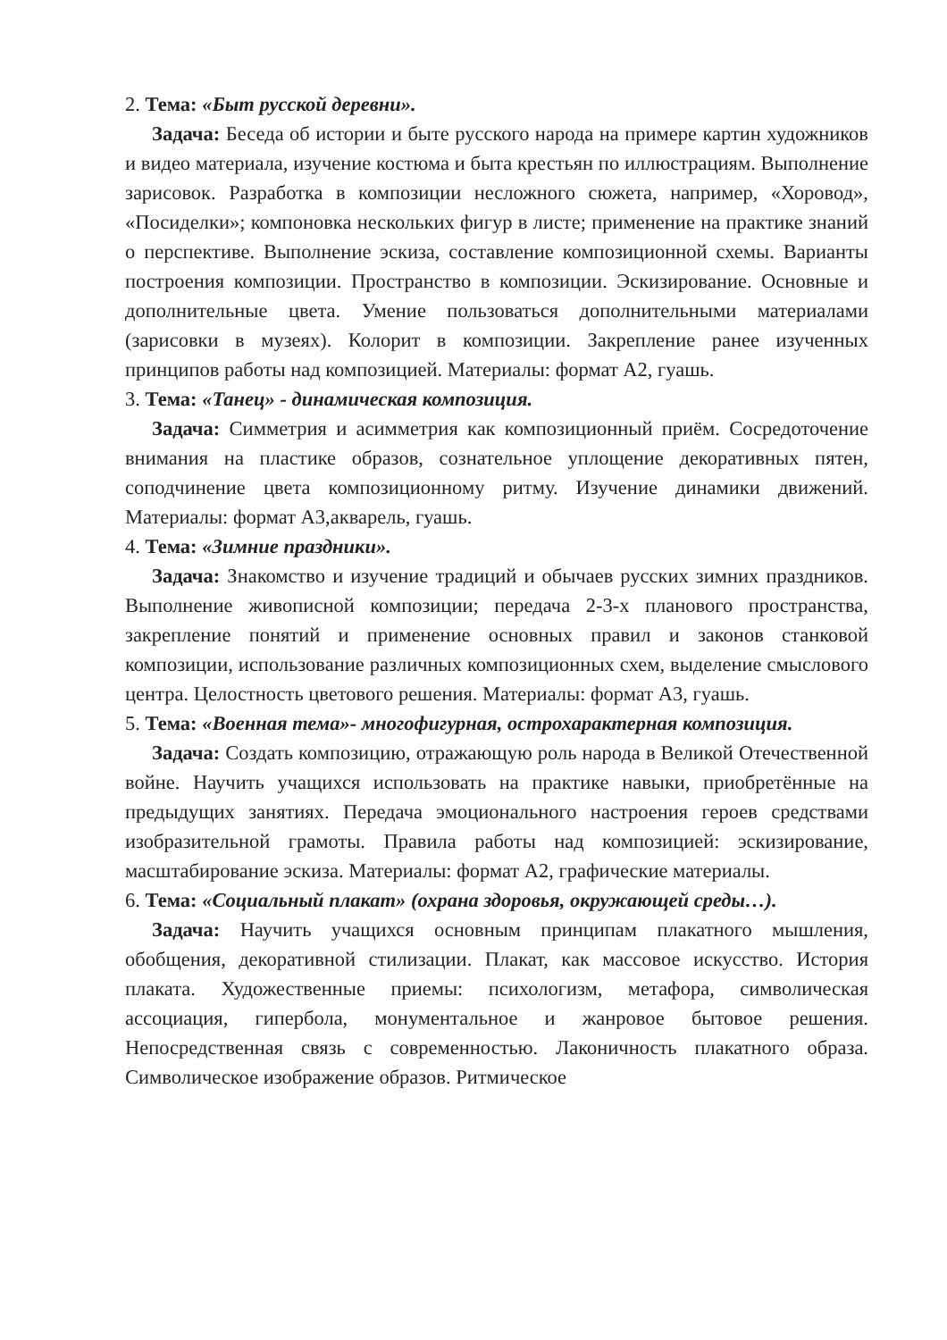2. Тема: «Быт русской деревни».
Задача: Беседа об истории и быте русского народа на примере картин художников и видео материала, изучение костюма и быта крестьян по иллюстрациям. Выполнение зарисовок. Разработка в композиции несложного сюжета, например, «Хоровод», «Посиделки»; компоновка нескольких фигур в листе; применение на практике знаний о перспективе. Выполнение эскиза, составление композиционной схемы. Варианты построения композиции. Пространство в композиции. Эскизирование. Основные и дополнительные цвета. Умение пользоваться дополнительными материалами (зарисовки в музеях). Колорит в композиции. Закрепление ранее изученных принципов работы над композицией. Материалы: формат А2, гуашь.
3. Тема: «Танец» - динамическая композиция.
Задача: Симметрия и асимметрия как композиционный приём. Сосредоточение внимания на пластике образов, сознательное уплощение декоративных пятен, соподчинение цвета композиционному ритму. Изучение динамики движений. Материалы: формат А3,акварель, гуашь.
4. Тема: «Зимние праздники».
Задача: Знакомство и изучение традиций и обычаев русских зимних праздников. Выполнение живописной композиции; передача 2-3-х планового пространства, закрепление понятий и применение основных правил и законов станковой композиции, использование различных композиционных схем, выделение смыслового центра. Целостность цветового решения. Материалы: формат А3, гуашь.
5. Тема: «Военная тема»- многофигурная, острохарактерная композиция.
Задача: Создать композицию, отражающую роль народа в Великой Отечественной войне. Научить учащихся использовать на практике навыки, приобретённые на предыдущих занятиях. Передача эмоционального настроения героев средствами изобразительной грамоты. Правила работы над композицией: эскизирование, масштабирование эскиза. Материалы: формат А2, графические материалы.
6. Тема: «Социальный плакат» (охрана здоровья, окружающей среды…).
Задача: Научить учащихся основным принципам плакатного мышления, обобщения, декоративной стилизации. Плакат, как массовое искусство. История плаката. Художественные приемы: психологизм, метафора, символическая ассоциация, гипербола, монументальное и жанровое бытовое решения. Непосредственная связь с современностью. Лаконичность плакатного образа. Символическое изображение образов. Ритмическое